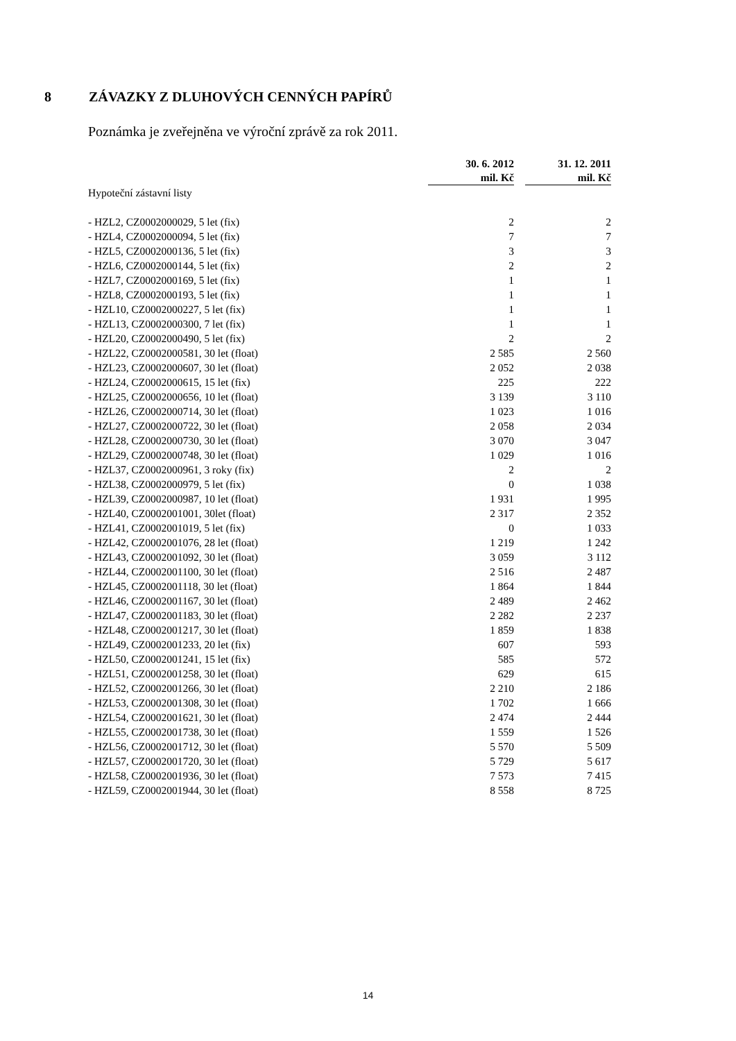8 ZÁVAZKY Z DLUHOVÝCH CENNÝCH PAPÍRŮ
Poznámka je zveřejněna ve výroční zprávě za rok 2011.
| | 30. 6. 2012 mil. Kč | | 31. 12. 2011 mil. Kč |
| --- | --- | --- | --- |
| Hypoteční zástavní listy | | | |
| - HZL2, CZ0002000029, 5 let (fix) | 2 | | 2 |
| - HZL4, CZ0002000094, 5 let (fix) | 7 | | 7 |
| - HZL5, CZ0002000136, 5 let (fix) | 3 | | 3 |
| - HZL6, CZ0002000144, 5 let (fix) | 2 | | 2 |
| - HZL7, CZ0002000169, 5 let (fix) | 1 | | 1 |
| - HZL8, CZ0002000193, 5 let (fix) | 1 | | 1 |
| - HZL10, CZ0002000227, 5 let (fix) | 1 | | 1 |
| - HZL13, CZ0002000300, 7 let (fix) | 1 | | 1 |
| - HZL20, CZ0002000490, 5 let (fix) | 2 | | 2 |
| - HZL22, CZ0002000581, 30 let (float) | 2 585 | | 2 560 |
| - HZL23, CZ0002000607, 30 let (float) | 2 052 | | 2 038 |
| - HZL24, CZ0002000615, 15 let (fix) | 225 | | 222 |
| - HZL25, CZ0002000656, 10 let (float) | 3 139 | | 3 110 |
| - HZL26, CZ0002000714, 30 let (float) | 1 023 | | 1 016 |
| - HZL27, CZ0002000722, 30 let (float) | 2 058 | | 2 034 |
| - HZL28, CZ0002000730, 30 let (float) | 3 070 | | 3 047 |
| - HZL29, CZ0002000748, 30 let (float) | 1 029 | | 1 016 |
| - HZL37, CZ0002000961, 3 roky (fix) | 2 | | 2 |
| - HZL38, CZ0002000979, 5 let (fix) | 0 | | 1 038 |
| - HZL39, CZ0002000987, 10 let (float) | 1 931 | | 1 995 |
| - HZL40, CZ0002001001, 30let (float) | 2 317 | | 2 352 |
| - HZL41, CZ0002001019, 5 let (fix) | 0 | | 1 033 |
| - HZL42, CZ0002001076, 28 let (float) | 1 219 | | 1 242 |
| - HZL43, CZ0002001092, 30 let (float) | 3 059 | | 3 112 |
| - HZL44, CZ0002001100, 30 let (float) | 2 516 | | 2 487 |
| - HZL45, CZ0002001118, 30 let (float) | 1 864 | | 1 844 |
| - HZL46, CZ0002001167, 30 let (float) | 2 489 | | 2 462 |
| - HZL47, CZ0002001183, 30 let (float) | 2 282 | | 2 237 |
| - HZL48, CZ0002001217, 30 let (float) | 1 859 | | 1 838 |
| - HZL49, CZ0002001233, 20 let (fix) | 607 | | 593 |
| - HZL50, CZ0002001241, 15 let (fix) | 585 | | 572 |
| - HZL51, CZ0002001258, 30 let (float) | 629 | | 615 |
| - HZL52, CZ0002001266, 30 let (float) | 2 210 | | 2 186 |
| - HZL53, CZ0002001308, 30 let (float) | 1 702 | | 1 666 |
| - HZL54, CZ0002001621, 30 let (float) | 2 474 | | 2 444 |
| - HZL55, CZ0002001738, 30 let (float) | 1 559 | | 1 526 |
| - HZL56, CZ0002001712, 30 let (float) | 5 570 | | 5 509 |
| - HZL57, CZ0002001720, 30 let (float) | 5 729 | | 5 617 |
| - HZL58, CZ0002001936, 30 let (float) | 7 573 | | 7 415 |
| - HZL59, CZ0002001944, 30 let (float) | 8 558 | | 8 725 |
14